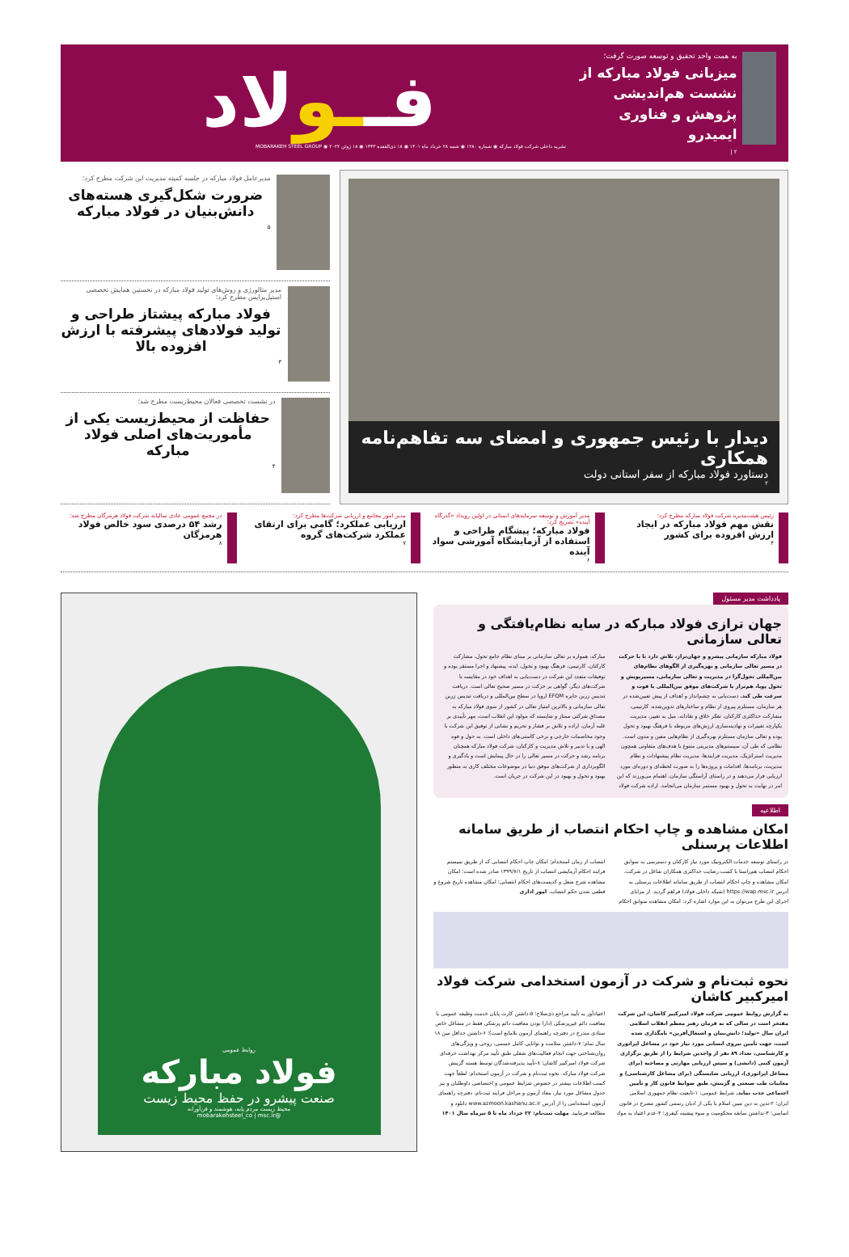به همت واحد تحقیق و توسعه صورت گرفت؛
میزبانی فولاد مبارکه از نشست هم‌اندیشی پژوهش و فناوری ایمیدرو
۲ |
فــولاد
نشریه داخلی شرکت فولاد مبارکه ◉ شماره ۱۲۸۰ ◉ شنبه ۲۸ خرداد ماه ۱۴۰۱ ◉ ۱۸ ذی‌القعده ۱۴۴۳ ◉ ۱۸ ژوئن ۲۰۲۲ ◉ MOBARAKEH STEEL GROUP
دیدار با رئیس جمهوری و امضای سه تفاهم‌نامه همکاری
دستاورد فولاد مبارکه از سفر استانی دولت
۲
مدیرعامل فولاد مبارکه در جلسه کمیته مدیریت این شرکت مطرح کرد؛
ضرورت شکل‌گیری هسته‌های دانش‌بنیان در فولاد مبارکه
۵
مدیر متالورژی و روش‌های تولید فولاد مبارکه در نخستین همایش تخصصی استیل‌پرایس مطرح کرد؛
فولاد مبارکه پیشتاز طراحی و تولید فولادهای پیشرفته با ارزش افزوده بالا
۳
در نشست تخصصی فعالان محیط‌زیست مطرح شد؛
حفاظت از محیط‌زیست یکی از مأموریت‌های اصلی فولاد مبارکه
۴
رئیس هیئت‌مدیره شرکت فولاد مبارکه مطرح کرد؛
نقش مهم فولاد مبارکه در ایجاد ارزش افزوده برای کشور
۴
مدیر آموزش و توسعه سرمایه‌های انسانی در اولین رویداد «گذرگاه آینده» تصریح کرد؛
فولاد مبارکه؛ پیشگام طراحی و استفاده از آزمایشگاه آموزشی سواد آینده
۶
مدیر امور مجامع و ارزیابی شرکت‌ها مطرح کرد؛
ارزیابی عملکرد؛ گامی برای ارتقای عملکرد شرکت‌های گروه
۷
در مجمع عمومی عادی سالیانه شرکت فولاد هرمزگان مطرح شد؛
رشد ۵۴ درصدی سود خالص فولاد هرمزگان
۸
یادداشت مدیر مسئول
جهان ترازی فولاد مبارکه در سایه نظام‌یافتگی و تعالی سازمانی
فولاد مبارکه سازمانی پیشرو و جهان‌تراز، تلاش دارد تا با حرکت در مسیر تعالی سازمانی و بهره‌گیری از الگوهای نظام‌های بین‌المللی تحول‌گرا در مدیریت و تعالی سازمانی، مسیرپویش و تحول پویا، هم‌تراز با شرکت‌های موفق بین‌المللی با قوت و سرعت طی کند. دست‌یابی به چشم‌انداز و اهداف از پیش تعیین‌شده در هر سازمان، مستلزم پیروی از نظام و ساختارهای تدوین‌شده، کارتیمی، مشارکت حداکثری کارکنان، تفکر خلاق و نقادانه، میل به تغییر، مدیریت یکپارچه تغییرات و نهادینه‌سازی ارزش‌های مربوطه با فرهنگ بهبود و تحول بوده و تعالی سازمان مستلزم بهره‌گیری از نظام‌هایی معین و مدون است. نظامی که طی آن، سیستم‌های مدیریتی متنوع با هدف‌های متفاوتی همچون مدیریت استراتژیک، مدیریت فرایندها، مدیریت نظام پیشنهادات و نظام مدیریت، برنامه‌ها، اقدامات و پروژه‌ها را به صورت لحظه‌ای و دوره‌ای مورد ارزیابی قرار می‌دهند و در راستای آراستگی سازمان، اهتمام می‌ورزند که این امر در نهایت به تحول و بهبود مستمر سازمان می‌انجامد. اراده شرکت فولاد مبارکه، همواره بر تعالی سازمانی بر مبنای نظام جامع تحول، مشارکت کارکنان، کارتیمی، فرهنگ بهبود و تحول، ایده، پیشنهاد و اجرا مستقر بوده و توفیقات متعدد این شرکت در دست‌یابی به اهداف خود در مقایسه با شرکت‌های دیگر، گواهی بر حرکت در مسیر صحیح تعالی است. دریافت تندیس زرین جایزه EFQM اروپا در سطح بین‌المللی و دریافت تندیس زرین تعالی سازمانی و بالاترین امتیاز تعالی در کشور از سوی فولاد مبارکه به مصداق شرکتی ممتاز و شایسته که مولود این انقلاب است، مهر تأییدی بر غلبه آرمان، اراده و تلاش بر فشار و تحریم و نشانی از توفیق این شرکت با وجود مخاصمات خارجی و برخی کاستی‌های داخلی است. به حول و قوه الهی و با تدبیر و تلاش مدیریت و کارکنان، شرکت فولاد مبارکه همچنان برنامه رشد و حرکت در مسیر تعالی را در حال پیمایش است و یادگیری و الگوبرداری از شرکت‌های موفق دنیا در موضوعات مختلف کاری به منظور بهبود و تحول و بهبود در این شرکت در جریان است.
اطلاعیه
امکان مشاهده و چاپ احکام انتصاب از طریق سامانه اطلاعات پرسنلی
در راستای توسعه خدمات الکترونیک مورد نیاز کارکنان و دسترسی به سوابق احکام انتصاب هم‌راستا با کسب رضایت حداکثری همکاران شاغل در شرکت، امکان مشاهده و چاپ احکام انتصاب از طریق سامانه اطلاعات پرسنلی به آدرس https://wap.msc.ir (شبکه داخلی فولاد) فراهم گردید. از مزایای اجرای این طرح می‌توان به این موارد اشاره کرد: امکان مشاهده سوابق احکام انتصاب از زمان استخدام؛ امکان چاپ احکام انتصابی که از طریق سیستم فرایند احکام آزمایشی انتصاب از تاریخ ۱۳۹۹/۷/۱ صادر شده است؛ امکان مشاهده شرح شغل و کدپست‌های احکام انتصابی؛ امکان مشاهده تاریخ شروع و قطعی شدن حکم انتصاب. امور اداری
نحوه ثبت‌نام و شرکت در آزمون استخدامی شرکت فولاد امیرکبیر کاشان
به گزارش روابط عمومی شرکت فولاد امیرکبیر کاشان، این شرکت مفتخر است در سالی که به فرمان رهبر معظم انقلاب اسلامی ایران سال «تولید؛ دانش‌بنیان و اشتغال‌آفرین» نامگذاری شده است، جهت تأمین نیروی انسانی مورد نیاز خود در مشاغل اپراتوری و کارشناسی، تعداد ۸۹ نفر از واجدین شرایط را از طریق برگزاری آزمون کتبی (دانشی) و سپس ارزیابی مهارتی و مصاحبه (برای مشاغل اپراتوری)، ارزیابی شایستگی (برای مشاغل کارشناسی) و معاینات طب صنعتی و گزینش، طبق ضوابط قانون کار و تأمین اجتماعی جذب نماید. شرایط عمومی: ۱-تابعیت نظام جمهوری اسلامی ایران؛ ۲-تدین به دین مبین اسلام یا یکی از ادیان رسمی کشور مصرح در قانون اساسی؛ ۳-نداشتن سابقه محکومیت و سوء پیشینه کیفری؛ ۴-عدم اعتیاد به مواد اعتیادآور به تأیید مراجع ذی‌صلاح؛ ۵-داشتن کارت پایان خدمت وظیفه عمومی یا معافیت دائم غیرپزشکی (دارا بودن معافیت دائم پزشکی فقط در مشاغل خاص ستادی مندرج در دفترچه راهنمای آزمون بلامانع است)؛ ۶-داشتن حداقل سن ۱۸ سال تمام؛ ۷-داشتن سلامت و توانایی کامل جسمی، روحی و ویژگی‌های روان‌شناختی جهت انجام فعالیت‌های شغلی طبق تأیید مرکز بهداشت حرفه‌ای شرکت فولاد امیرکبیر کاشان؛ ۸-تأیید پذیرفته‌شدگان توسط هسته گزینش شرکت فولاد مبارکه. نحوه ثبت‌نام و شرکت در آزمون استخدام: لطفاً جهت کسب اطلاعات بیشتر در خصوص شرایط عمومی و اختصاصی داوطلبان و نیز جدول مشاغل مورد نیاز، مفاد آزمون و مراحل فرایند ثبت‌نام، دفترچه راهنمای آزمون استخدامی را از آدرس www.azmoon.kashanu.ac.ir دانلود و مطالعه فرمایید. مهلت ثبت‌نام: ۲۲ خرداد ماه تا ۵ تیرماه سال ۱۴۰۱
روابط عمومی
فولاد مبارکه
صنعت پیشرو در حفظ محیط زیست
محیط زیست مردم پایه، هوشمند و فن‌آورانه
@mobarakehsteel_co | msc.ir